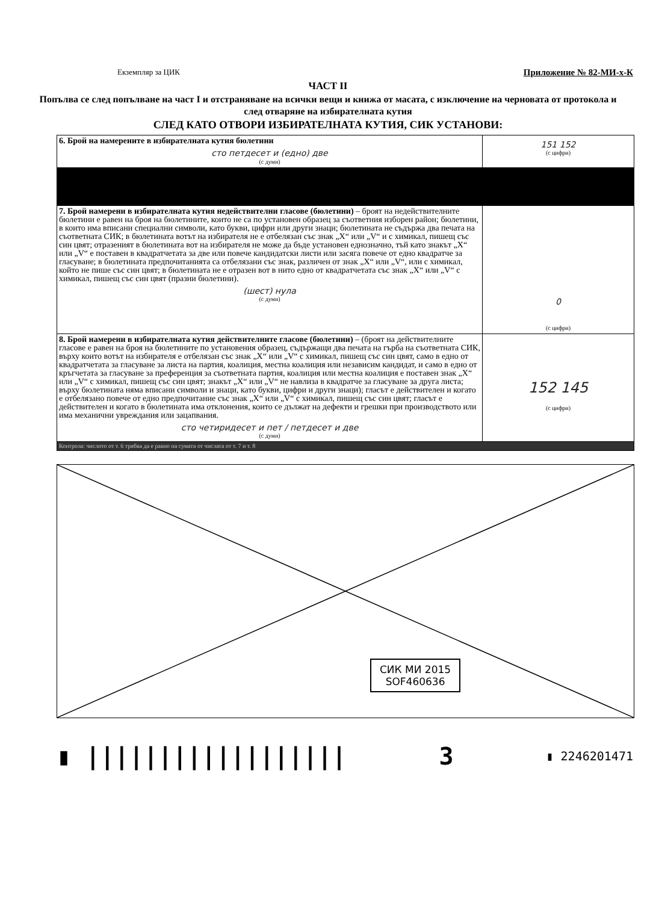Екземпляр за ЦИК Приложение № 82-МИ-х-К
ЧАСТ II
Попълва се след попълване на част I и отстраняване на всички вещи и книжа от масата, с изключение на черновата от протокола и след отваряне на избирателната кутия
СЛЕД КАТО ОТВОРИ ИЗБИРАТЕЛНАТА КУТИЯ, СИК УСТАНОВИ:
| 6. Брой на намерените в избирателната кутия бюлетини сто петдесет и (едно) две (с думи) | 151 152 (с цифри) |
| 7. Брой намерени в избирателната кутия недействителни гласове (бюлетини) – броят на недействителните бюлетини е равен на броя на бюлетините, които не са по установен образец за съответния изборен район; бюлетини, в които има вписани специални символи, като букви, цифри или други знаци; бюлетината не съдържа два печата на съответната СИК; в бюлетината вотът на избирателя не е отбелязан със знак „X“ или „V“ и с химикал, пишещ със син цвят; отразеният в бюлетината вот на избирателя не може да бъде установен еднозначно, тъй като знакът „X“ или „V“ е поставен в квадратчетата за две или повече кандидатски листи или засяга повече от едно квадратче за гласуване; в бюлетината предпочитанията са отбелязани със знак, различен от знак „X“ или „V“, или с химикал, който не пише със син цвят; в бюлетината не е отразен вот в нито едно от квадратчетата със знак „X“ или „V“ с химикал, пишещ със син цвят (празни бюлетини). (шест) нула (с думи) | 0 (с цифри) |
| 8. Брой намерени в избирателната кутия действителните гласове (бюлетини) – (броят на действителните гласове е равен на броя на бюлетините по установения образец, съдържащи два печата на гърба на съответната СИК, върху които вотът на избирателя е отбелязан със знак „X“ или „V“ с химикал, пишещ със син цвят, само в едно от квадратчетата за гласуване за листа на партия, коалиция, местна коалиция или независим кандидат, и само в едно от кръгчетата за гласуване за преференция за съответната партия, коалиция или местна коалиция е поставен знак „X“ или „V“ с химикал, пишещ със син цвят; знакът „X“ или „V“ не навлиза в квадратче за гласуване за друга листа; върху бюлетината няма вписани символи и знаци, като букви, цифри и други знаци); гласът е действителен и когато е отбелязано повече от едно предпочитание със знак „X“ или „V“ с химикал, пишещ със син цвят; гласът е действителен и когато в бюлетината има отклонения, които се дължат на дефекти и грешки при производството или има механични увреждания или зацапвания. сто четиридесет и пет / петдесет и две (с думи) | 152 145 (с цифри) |
| Контрола: числото от т. 6 трябва да е равно на сумата от числата от т. 7 и т. 8 | |
СИК МИ 2015
SOF460636
▮ |||||||||||||||||| 3 ▮ 2246201471